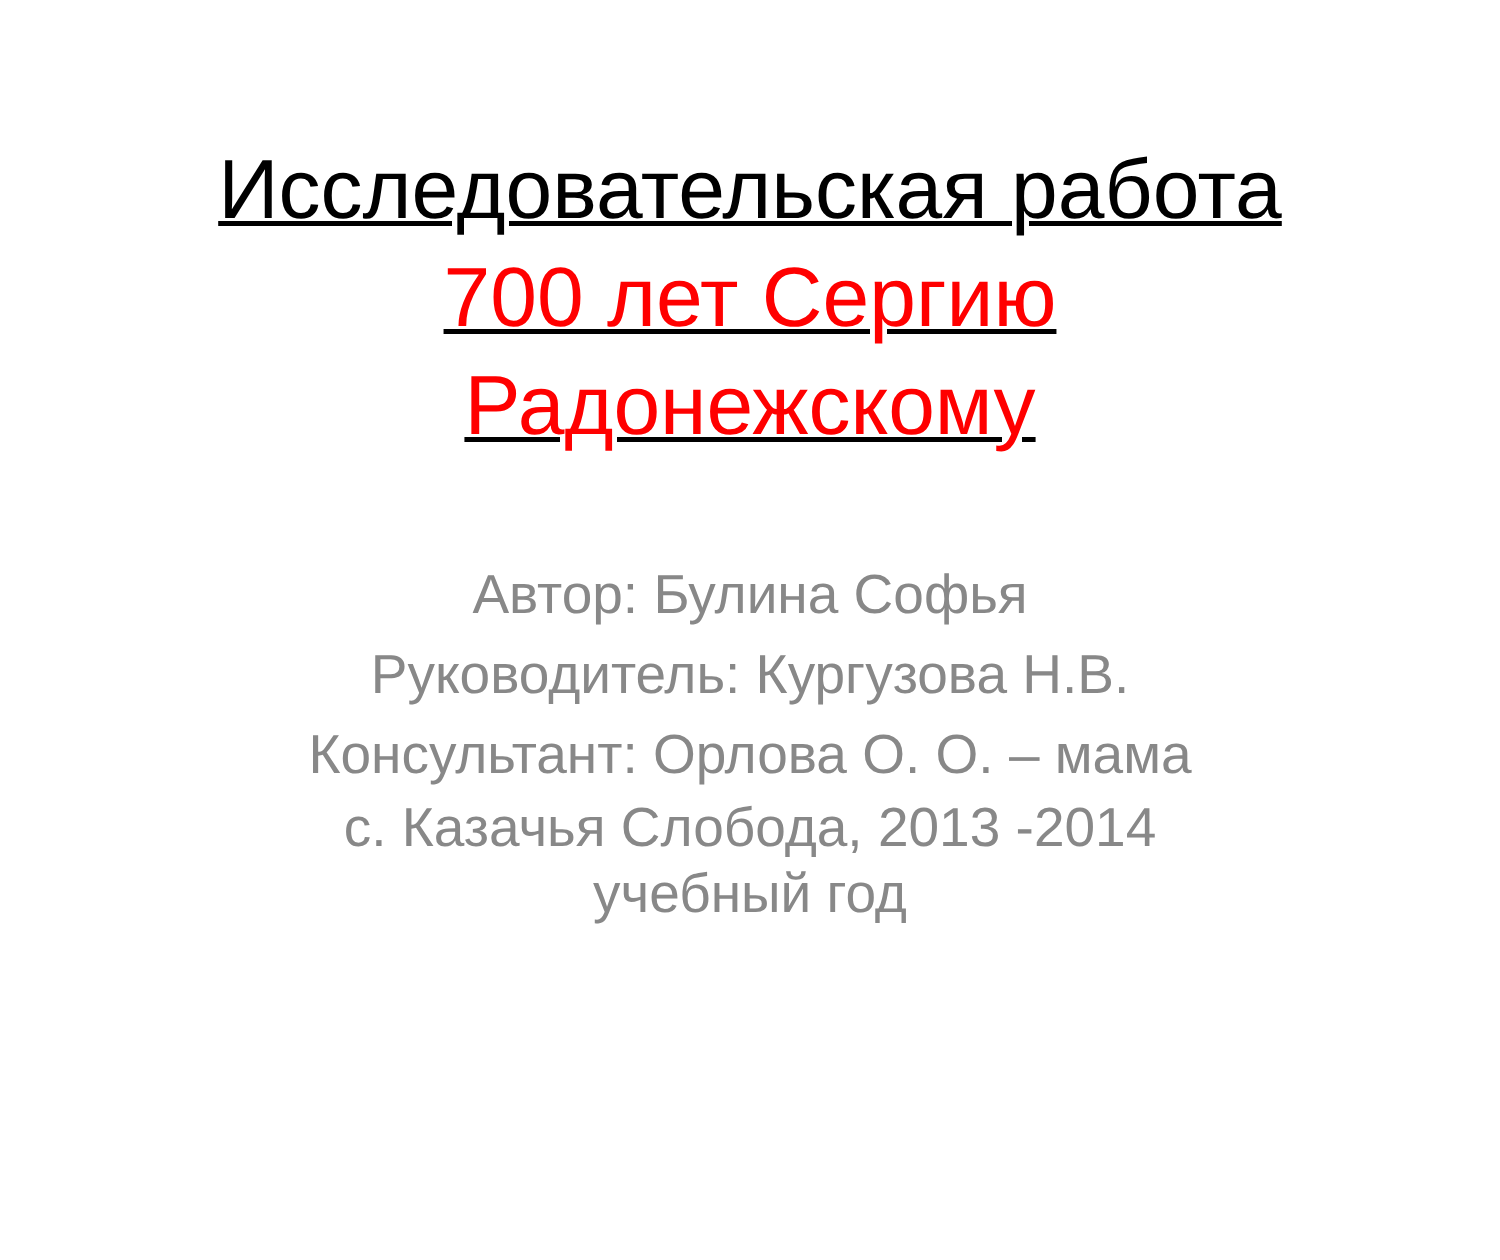Исследовательская работа
700 лет Сергию
Радонежскому
Автор: Булина Софья
Руководитель: Кургузова Н.В.
Консультант: Орлова О. О. – мама
с. Казачья Слобода, 2013 -2014
учебный год